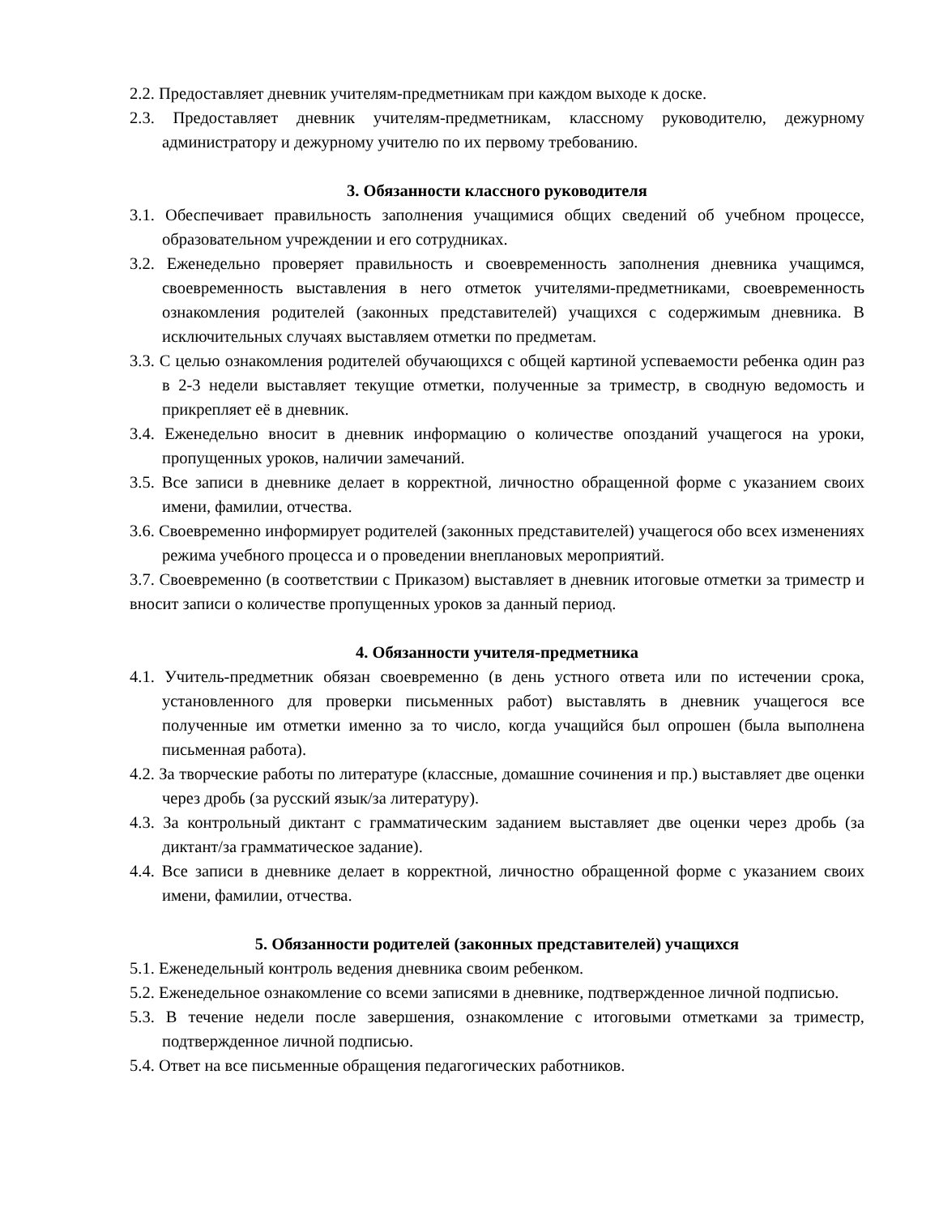2.2. Предоставляет дневник учителям-предметникам при каждом выходе к доске.
2.3. Предоставляет дневник учителям-предметникам, классному руководителю, дежурному администратору и дежурному учителю по их первому требованию.
3. Обязанности классного руководителя
3.1. Обеспечивает правильность заполнения учащимися общих сведений об учебном процессе, образовательном учреждении и его сотрудниках.
3.2. Еженедельно проверяет правильность и своевременность заполнения дневника учащимся, своевременность выставления в него отметок учителями-предметниками, своевременность ознакомления родителей (законных представителей) учащихся с содержимым дневника. В исключительных случаях выставляем отметки по предметам.
3.3. С целью ознакомления родителей обучающихся с общей картиной успеваемости ребенка один раз в 2-3 недели выставляет текущие отметки, полученные за триместр, в сводную ведомость и прикрепляет её в дневник.
3.4. Еженедельно вносит в дневник информацию о количестве опозданий учащегося на уроки, пропущенных уроков, наличии замечаний.
3.5. Все записи в дневнике делает в корректной, личностно обращенной форме с указанием своих имени, фамилии, отчества.
3.6. Своевременно информирует родителей (законных представителей) учащегося обо всех изменениях режима учебного процесса и о проведении внеплановых мероприятий.
3.7. Своевременно (в соответствии с Приказом) выставляет в дневник итоговые отметки за триместр и вносит записи о количестве пропущенных уроков за данный период.
4. Обязанности учителя-предметника
4.1. Учитель-предметник обязан своевременно (в день устного ответа или по истечении срока, установленного для проверки письменных работ) выставлять в дневник учащегося все полученные им отметки именно за то число, когда учащийся был опрошен (была выполнена письменная работа).
4.2. За творческие работы по литературе (классные, домашние сочинения и пр.) выставляет две оценки через дробь (за русский язык/за литературу).
4.3. За контрольный диктант с грамматическим заданием выставляет две оценки через дробь (за диктант/за грамматическое задание).
4.4. Все записи в дневнике делает в корректной, личностно обращенной форме с указанием своих имени, фамилии, отчества.
5. Обязанности родителей (законных представителей) учащихся
5.1. Еженедельный контроль ведения дневника своим ребенком.
5.2. Еженедельное ознакомление со всеми записями в дневнике, подтвержденное личной подписью.
5.3. В течение недели после завершения, ознакомление с итоговыми отметками за триместр, подтвержденное личной подписью.
5.4. Ответ на все письменные обращения педагогических работников.